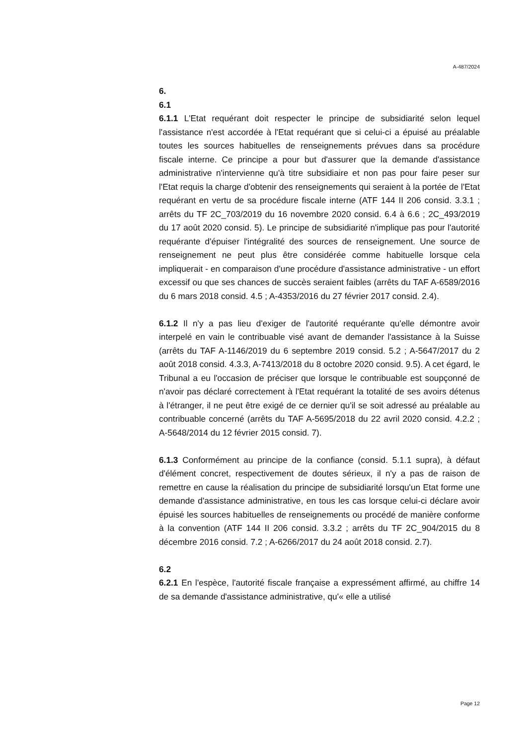A-487/2024
6.
6.1
6.1.1 L'Etat requérant doit respecter le principe de subsidiarité selon lequel l'assistance n'est accordée à l'Etat requérant que si celui-ci a épuisé au préalable toutes les sources habituelles de renseignements prévues dans sa procédure fiscale interne. Ce principe a pour but d'assurer que la demande d'assistance administrative n'intervienne qu'à titre subsidiaire et non pas pour faire peser sur l'Etat requis la charge d'obtenir des renseignements qui seraient à la portée de l'Etat requérant en vertu de sa procédure fiscale interne (ATF 144 II 206 consid. 3.3.1 ; arrêts du TF 2C_703/2019 du 16 novembre 2020 consid. 6.4 à 6.6 ; 2C_493/2019 du 17 août 2020 consid. 5). Le principe de subsidiarité n'implique pas pour l'autorité requérante d'épuiser l'intégralité des sources de renseignement. Une source de renseignement ne peut plus être considérée comme habituelle lorsque cela impliquerait - en comparaison d'une procédure d'assistance administrative - un effort excessif ou que ses chances de succès seraient faibles (arrêts du TAF A-6589/2016 du 6 mars 2018 consid. 4.5 ; A-4353/2016 du 27 février 2017 consid. 2.4).
6.1.2 Il n'y a pas lieu d'exiger de l'autorité requérante qu'elle démontre avoir interpelé en vain le contribuable visé avant de demander l'assistance à la Suisse (arrêts du TAF A-1146/2019 du 6 septembre 2019 consid. 5.2 ; A-5647/2017 du 2 août 2018 consid. 4.3.3, A-7413/2018 du 8 octobre 2020 consid. 9.5). A cet égard, le Tribunal a eu l'occasion de préciser que lorsque le contribuable est soupçonné de n'avoir pas déclaré correctement à l'Etat requérant la totalité de ses avoirs détenus à l'étranger, il ne peut être exigé de ce dernier qu'il se soit adressé au préalable au contribuable concerné (arrêts du TAF A-5695/2018 du 22 avril 2020 consid. 4.2.2 ; A-5648/2014 du 12 février 2015 consid. 7).
6.1.3 Conformément au principe de la confiance (consid. 5.1.1 supra), à défaut d'élément concret, respectivement de doutes sérieux, il n'y a pas de raison de remettre en cause la réalisation du principe de subsidiarité lorsqu'un Etat forme une demande d'assistance administrative, en tous les cas lorsque celui-ci déclare avoir épuisé les sources habituelles de renseignements ou procédé de manière conforme à la convention (ATF 144 II 206 consid. 3.3.2 ; arrêts du TF 2C_904/2015 du 8 décembre 2016 consid. 7.2 ; A-6266/2017 du 24 août 2018 consid. 2.7).
6.2
6.2.1 En l'espèce, l'autorité fiscale française a expressément affirmé, au chiffre 14 de sa demande d'assistance administrative, qu'« elle a utilisé
Page 12